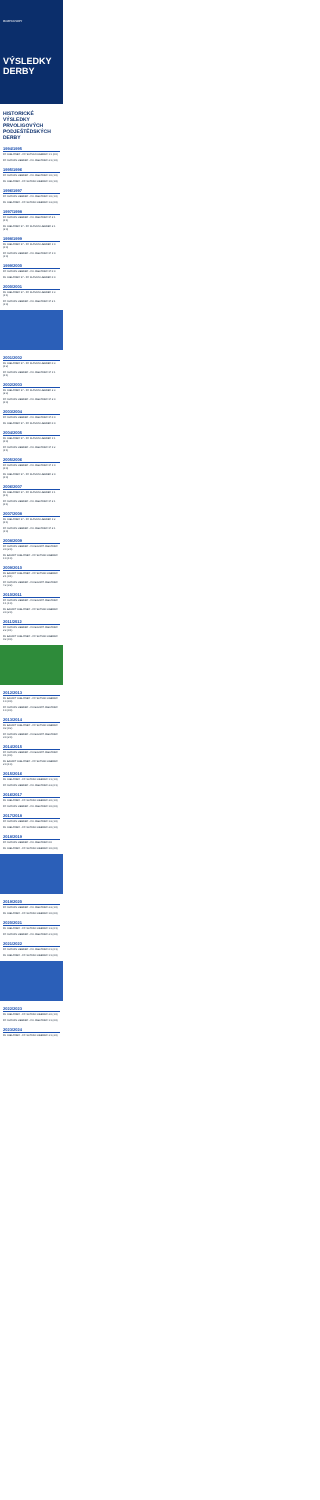ROZHOVORY
VÝSLEDKY DERBY
HISTORICKÉ VÝSLEDKY PRVOLIGOVÝCH PODJEŠTĚDSKÝCH DERBY
1994/1995
FC JABLONEC - FC SLOVAN LIBEREC 1:1 (0:0)
FC SLOVAN LIBEREC - FK JABLONEC 2:1 (1:0)
1995/1996
FC SLOVAN LIBEREC - FK JABLONEC 1:0 (1:0)
FK JABLONEC - FC SLOVAN LIBEREC 1:0 (1:0)
1996/1997
FC SLOVAN LIBEREC - FK JABLONEC 1:0 (1:0)
FK JABLONEC - FC SLOVAN LIBEREC 1:2 (0:0)
1997/1998
FC SLOVAN LIBEREC - FK JABLONEC 97 3:1 (0:1)
FK JABLONEC 97 - FC SLOVAN LIBEREC 2:1 (2:0)
1998/1999
FK JABLONEC 97 - FC SLOVAN LIBEREC 1:0 (0:0)
FC SLOVAN LIBEREC - FK JABLONEC 97 1:0 (1:0)
1999/2000
FC SLOVAN LIBEREC - FK JABLONEC 97 0:0
FK JABLONEC 97 - FC SLOVAN LIBEREC 0:0
2000/2001
FK JABLONEC 97 - FC SLOVAN LIBEREC 1:3 (1:1)
FC SLOVAN LIBEREC - FK JABLONEC 97 3:1 (1:0)
2001/2002
FK JABLONEC 97 - FC SLOVAN LIBEREC 0:3 (0:2)
FC SLOVAN LIBEREC - FK JABLONEC 97 1:1 (0:1)
2002/2003
FK JABLONEC 97 - FC SLOVAN LIBEREC 3:3 (2:3)
FC SLOVAN LIBEREC - FK JABLONEC 97 2:0 (0:0)
2003/2004
FC SLOVAN LIBEREC - FK JABLONEC 97 0:0
FK JABLONEC 97 - FC SLOVAN LIBEREC 0:0
2004/2005
FK JABLONEC 97 - FC SLOVAN LIBEREC 1:1 (0:0)
FC SLOVAN LIBEREC - FK JABLONEC 97 1:2 (1:1)
2005/2006
FC SLOVAN LIBEREC - FK JABLONEC 97 1:0 (0:0)
FK JABLONEC 97 - FC SLOVAN LIBEREC 2:0 (0:0)
2006/2007
FK JABLONEC 97 - FC SLOVAN LIBEREC 1:1 (0:1)
FC SLOVAN LIBEREC - FK JABLONEC 97 3:1 (0:1)
2007/2008
FK JABLONEC 97 - FC SLOVAN LIBEREC 1:2 (0:1)
FC SLOVAN LIBEREC - FK JABLONEC 97 2:1 (1:0)
2008/2009
FC SLOVAN LIBEREC - FK BAUMIT JABLONEC 3:0 (2:0)
FK BAUMIT JABLONEC - FC SLOVAN LIBEREC 1:0 (1:0)
2009/2010
FK BAUMIT JABLONEC - FC SLOVAN LIBEREC 2:1 (0:1)
FC SLOVAN LIBEREC - FK BAUMIT JABLONEC 4:2 (3:2)
2010/2011
FC SLOVAN LIBEREC - FK BAUMIT JABLONEC 1:1 (1:0)
FK BAUMIT JABLONEC - FC SLOVAN LIBEREC 3:0 (2:0)
2011/2012
FC SLOVAN LIBEREC - FK BAUMIT JABLONEC 2:2 (0:1)
FK BAUMIT JABLONEC - FC SLOVAN LIBEREC 0:2 (0:0)
2012/2013
FK BAUMIT JABLONEC - FC SLOVAN LIBEREC 1:0 (0:0)
FC SLOVAN LIBEREC - FK BAUMIT JABLONEC 1:0 (0:0)
2013/2014
FK BAUMIT JABLONEC - FC SLOVAN LIBEREC 0:2 (0:2)
FC SLOVAN LIBEREC - FK BAUMIT JABLONEC 3:0 (2:0)
2014/2015
FC SLOVAN LIBEREC - FK BAUMIT JABLONEC 0:1 (0:0)
FK BAUMIT JABLONEC - FC SLOVAN LIBEREC 2:0 (1:0)
2015/2016
FK JABLONEC - FC SLOVAN LIBEREC 1:1 (1:0)
FC SLOVAN LIBEREC - FK JABLONEC 2:2 (0:1)
2016/2017
FK JABLONEC - FC SLOVAN LIBEREC 3:0 (1:0)
FC SLOVAN LIBEREC - FK JABLONEC 1:0 (0:0)
2017/2018
FC SLOVAN LIBEREC - FK JABLONEC 1:2 (1:0)
FK JABLONEC - FC SLOVAN LIBEREC 2:0 (1:0)
2018/2019
FC SLOVAN LIBEREC - FK JABLONEC 0:0
FK JABLONEC - FC SLOVAN LIBEREC 1:0 (0:0)
2019/2020
FC SLOVAN LIBEREC - FK JABLONEC 2:2 (1:0)
FK JABLONEC - FC SLOVAN LIBEREC 1:0 (0:0)
2020/2021
FK JABLONEC - FC SLOVAN LIBEREC 1:3 (0:1)
FC SLOVAN LIBEREC - FK JABLONEC 2:1 (0:0)
2021/2022
FC SLOVAN LIBEREC - FK JABLONEC 0:1 (0:1)
FK JABLONEC - FC SLOVAN LIBEREC 1:1 (0:0)
2022/2023
FK JABLONEC - FC SLOVAN LIBEREC 2:0 (1:0)
FC SLOVAN LIBEREC - FK JABLONEC 1:1 (0:0)
2023/2024
FK JABLONEC - FC SLOVAN LIBEREC 3:1 (2:0)